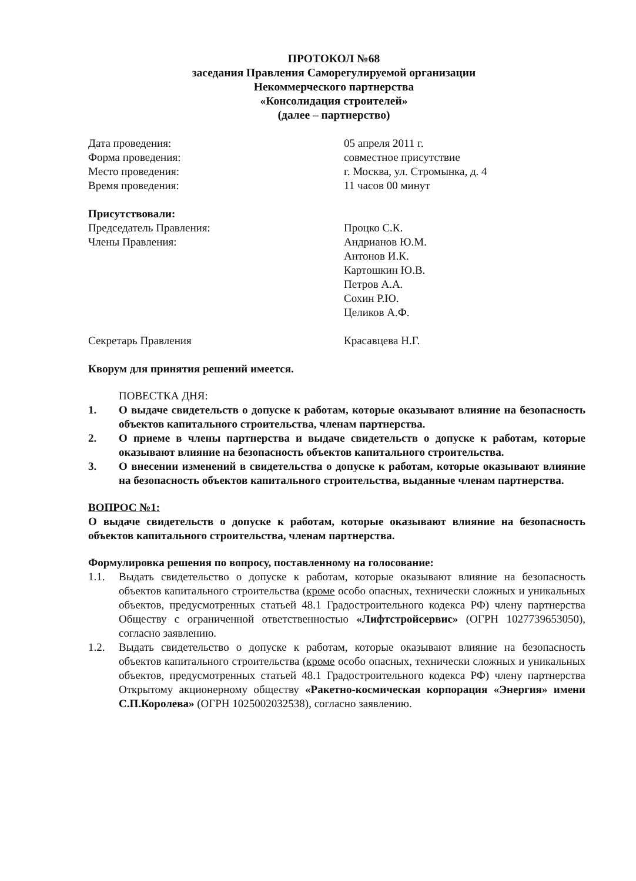ПРОТОКОЛ №68
заседания Правления Саморегулируемой организации
Некоммерческого партнерства
«Консолидация строителей»
(далее – партнерство)
Дата проведения: 05 апреля 2011 г.
Форма проведения: совместное присутствие
Место проведения: г. Москва, ул. Стромынка, д. 4
Время проведения: 11 часов 00 минут
Присутствовали:
Председатель Правления: Процко С.К.
Члены Правления: Андрианов Ю.М.
Антонов И.К.
Картошкин Ю.В.
Петров А.А.
Сохин Р.Ю.
Целиков А.Ф.
Секретарь Правления Красавцева Н.Г.
Кворум для принятия решений имеется.
ПОВЕСТКА ДНЯ:
1. О выдаче свидетельств о допуске к работам, которые оказывают влияние на безопасность объектов капитального строительства, членам партнерства.
2. О приеме в члены партнерства и выдаче свидетельств о допуске к работам, которые оказывают влияние на безопасность объектов капитального строительства.
3. О внесении изменений в свидетельства о допуске к работам, которые оказывают влияние на безопасность объектов капитального строительства, выданные членам партнерства.
ВОПРОС №1:
О выдаче свидетельств о допуске к работам, которые оказывают влияние на безопасность объектов капитального строительства, членам партнерства.
Формулировка решения по вопросу, поставленному на голосование:
1.1. Выдать свидетельство о допуске к работам, которые оказывают влияние на безопасность объектов капитального строительства (кроме особо опасных, технически сложных и уникальных объектов, предусмотренных статьей 48.1 Градостроительного кодекса РФ) члену партнерства Обществу с ограниченной ответственностью «Лифтстройсервис» (ОГРН 1027739653050), согласно заявлению.
1.2. Выдать свидетельство о допуске к работам, которые оказывают влияние на безопасность объектов капитального строительства (кроме особо опасных, технически сложных и уникальных объектов, предусмотренных статьей 48.1 Градостроительного кодекса РФ) члену партнерства Открытому акционерному обществу «Ракетно-космическая корпорация «Энергия» имени С.П.Королева» (ОГРН 1025002032538), согласно заявлению.